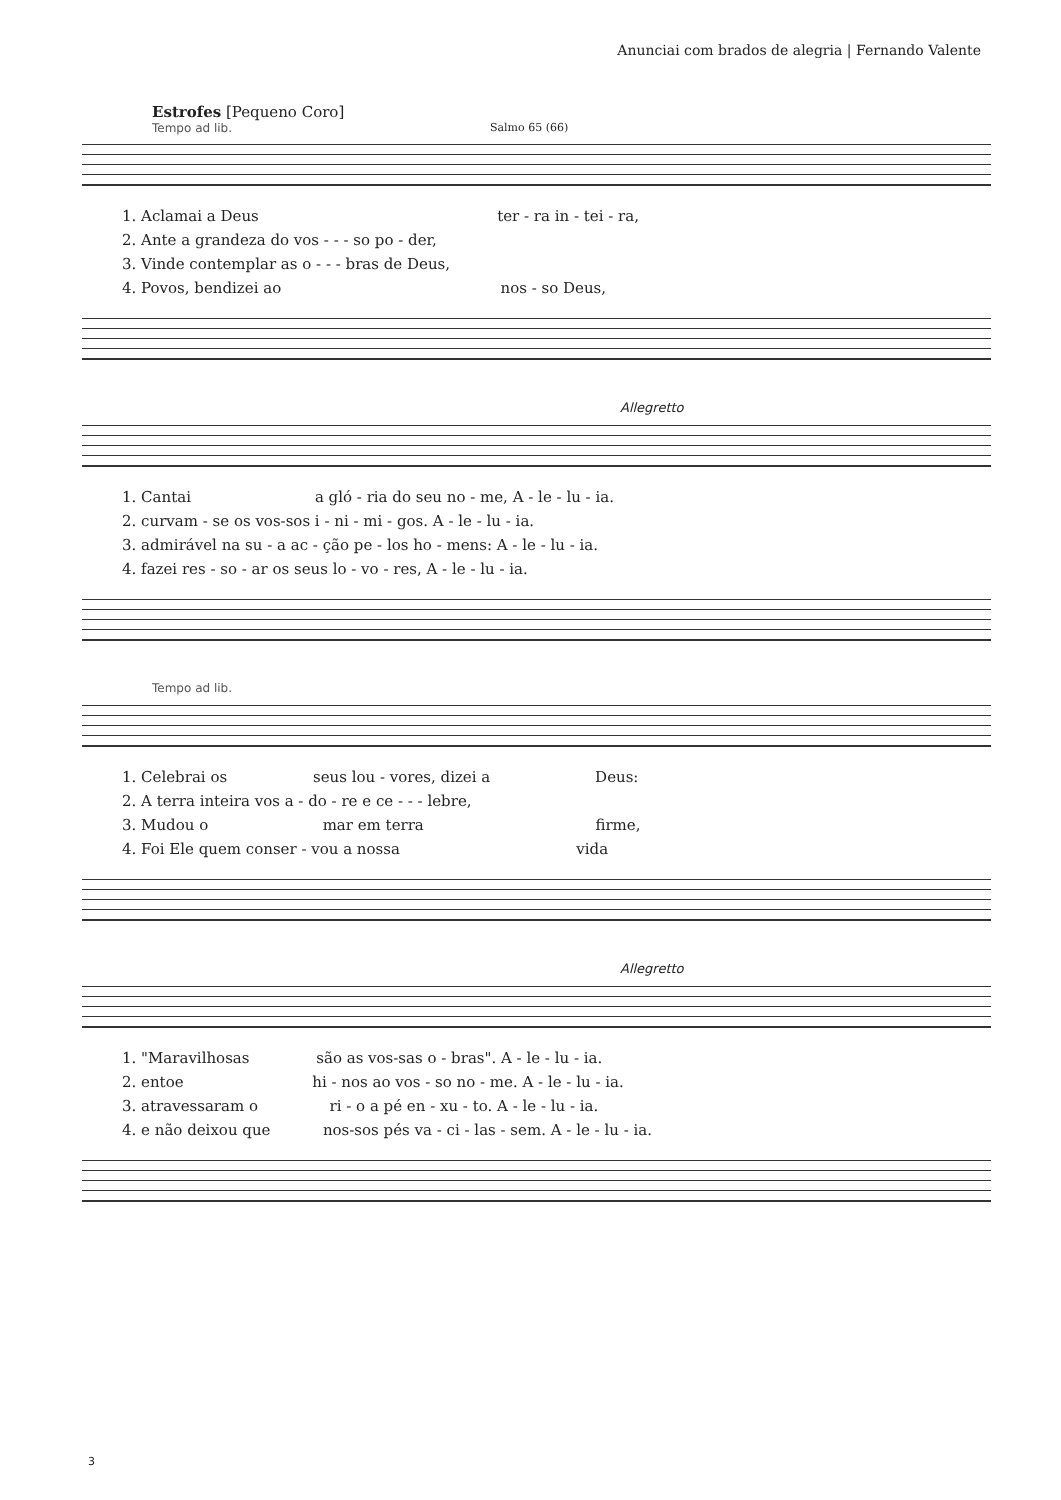Anunciai com brados de alegria | Fernando Valente
Estrofes [Pequeno Coro]
Tempo ad lib.
Salmo 65 (66)
1. Aclamai a Deus ter - ra in - tei - ra,
2. Ante a grandeza do vos - - - so po - der,
3. Vinde contemplar as o - - - bras de Deus,
4. Povos, bendizei ao nos - so Deus,
Allegretto
1. Cantai a gló - ria do seu no - me, A - le - lu - ia.
2. curvam - se os vos-sos i - ni - mi - gos. A - le - lu - ia.
3. admirável na su - a ac - ção pe - los ho - mens: A - le - lu - ia.
4. fazei res - so - ar os seus lo - vo - res, A - le - lu - ia.
Tempo ad lib.
1. Celebrai os seus lou - vores, dizei a Deus:
2. A terra inteira vos a - do - re e ce - - - lebre,
3. Mudou o mar em terra firme,
4. Foi Ele quem conser - vou a nossa vida
Allegretto
1. "Maravilhosas são as vos-sas o - bras". A - le - lu - ia.
2. entoe hi - nos ao vos - so no - me. A - le - lu - ia.
3. atravessaram o ri - o a pé en - xu - to. A - le - lu - ia.
4. e não deixou que nos-sos pés va - ci - las - sem. A - le - lu - ia.
3